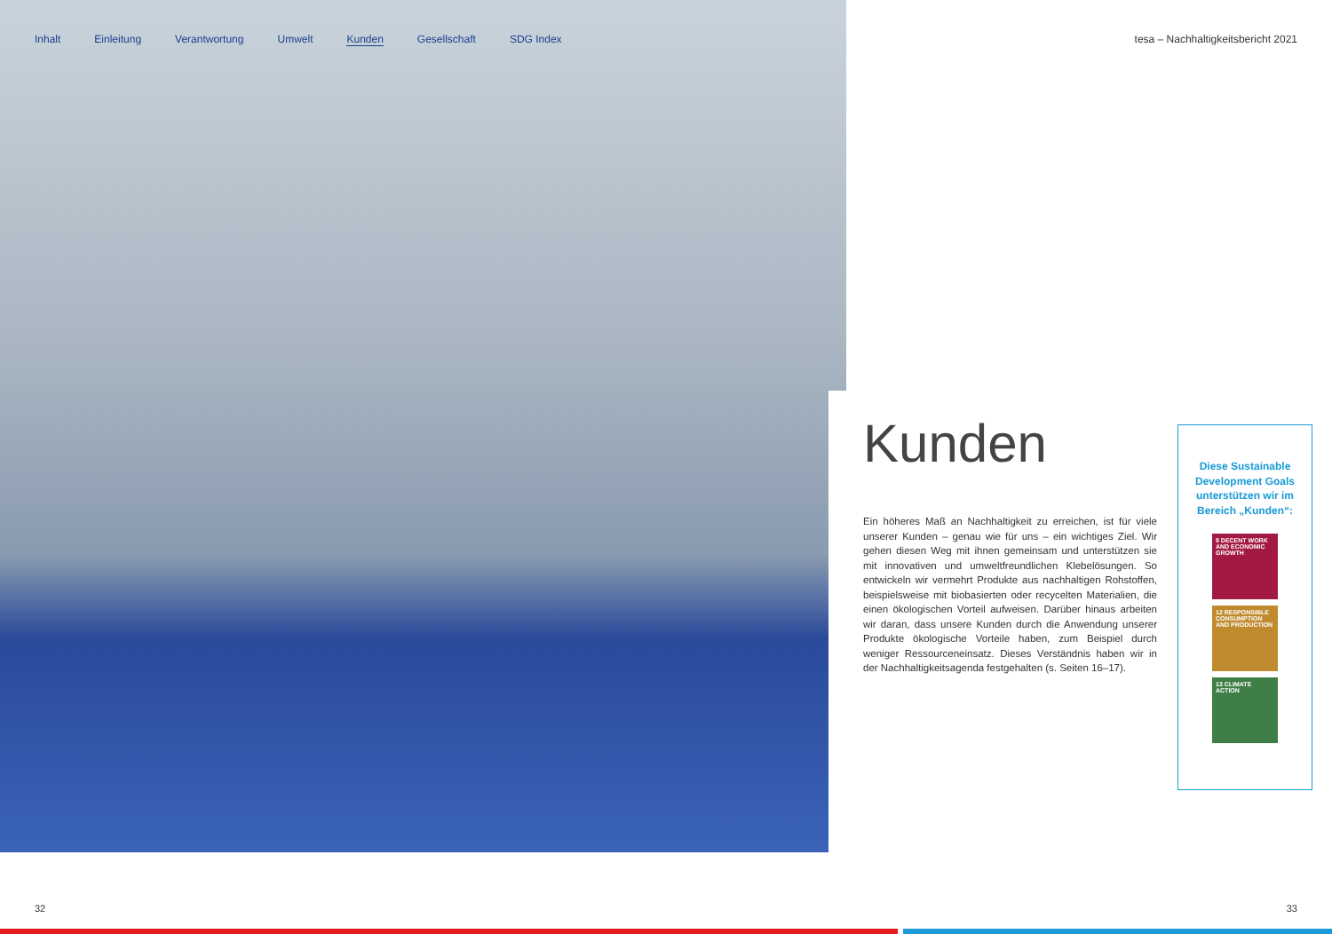Inhalt Einleitung Verantwortung Umwelt Kunden Gesellschaft SDG Index
tesa – Nachhaltigkeitsbericht 2021
Kunden
Ein höheres Maß an Nachhaltigkeit zu erreichen, ist für viele unserer Kunden – genau wie für uns – ein wichtiges Ziel. Wir gehen diesen Weg mit ihnen gemeinsam und unterstützen sie mit innovativen und umweltfreundlichen Klebelösungen. So entwickeln wir vermehrt Produkte aus nachhaltigen Rohstoffen, beispielsweise mit biobasierten oder recycelten Materialien, die einen ökologischen Vorteil aufweisen. Darüber hinaus arbeiten wir daran, dass unsere Kunden durch die Anwendung unserer Produkte ökologische Vorteile haben, zum Beispiel durch weniger Ressourceneinsatz. Dieses Verständnis haben wir in der Nachhaltigkeitsagenda festgehalten (s. Seiten 16–17).
Diese Sustainable Development Goals unterstützen wir im Bereich „Kunden“:
8 DECENT WORK AND ECONOMIC GROWTH
12 RESPONSIBLE CONSUMPTION AND PRODUCTION
13 CLIMATE ACTION
32 33